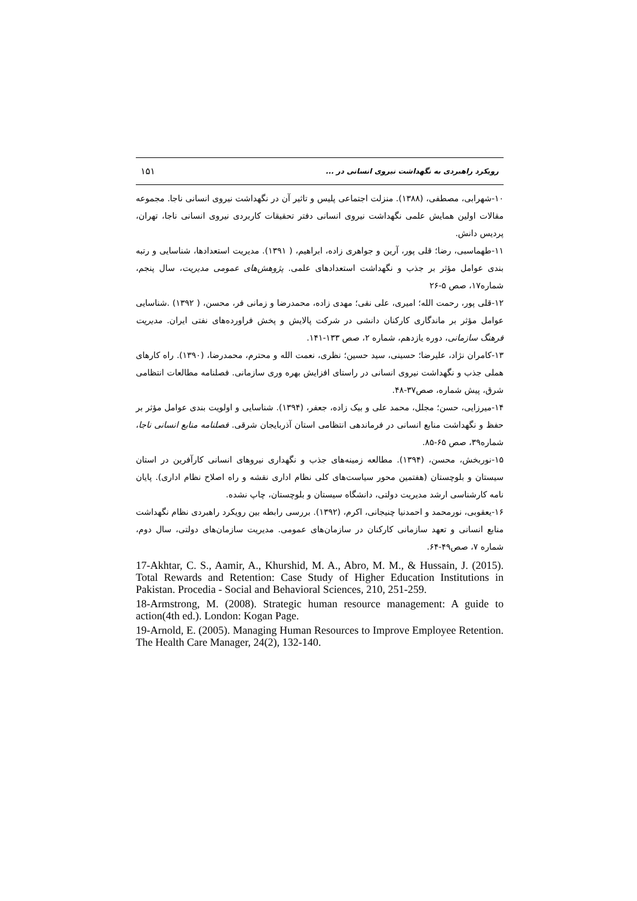۱۵۱ رویکرد راهبردی به نگهداشت نیروی انسانی در ...
۱۰-شهرابی، مصطفی، (۱۳۸۸). منزلت اجتماعی پلیس و تاثیر آن در نگهداشت نیروی انسانی ناجا. مجموعه مقالات اولین همایش علمی نگهداشت نیروی انسانی دفتر تحقیقات کاربردی نیروی انسانی ناجا، تهران، پردیس دانش.
۱۱-طهماسبی، رضا؛ قلی پور، آرین و جواهری زاده، ابراهیم، ( ۱۳۹۱). مدیریت استعدادها، شناسایی و رتبه بندی عوامل مؤثر بر جذب و نگهداشت استعدادهای علمی. پژوهش‌های عمومی مدیریت، سال پنجم، شماره۱۷، صص ۵-۲۶
۱۲-قلی پور، رحمت الله؛ امیری، علی نقی؛ مهدی زاده، محمدرضا و زمانی فر، محسن، ( ۱۳۹۲) .شناسایی عوامل مؤثر بر ماندگاری کارکنان دانشی در شرکت پالایش و پخش فراورده‌های نفتی ایران. مدیریت فرهنگ سازمانی، دوره یازدهم، شماره ۲، صص ۱۳۳-۱۴۱.
۱۳-کامران نژاد، علیرضا؛ حسینی، سید حسین؛ نظری، نعمت الله و محترم، محمدرضا، (۱۳۹۰). راه کارهای هملی جذب و نگهداشت نیروی انسانی در راستای افزایش بهره وری سازمانی. فصلنامه مطالعات انتظامی شرق، پیش شماره، صص۳۷-۴۸.
۱۴-میرزایی، حسن؛ مجلل، محمد علی و بیک زاده، جعفر، (۱۳۹۴). شناسایی و اولویت بندی عوامل مؤثر بر حفظ و نگهداشت منابع انسانی در فرماندهی انتظامی استان آذربایجان شرقی. فصلنامه منابع انسانی ناجا، شماره۳۹، صص ۶۵-۸۵.
۱۵-نوربخش، محسن، (۱۳۹۴). مطالعه زمینه‌های جذب و نگهداری نیروهای انسانی کارآفرین در استان سیستان و بلوچستان (هفتمین محور سیاست‌های کلی نظام اداری نقشه و راه اصلاح نظام اداری). پایان نامه کارشناسی ارشد مدیریت دولتی، دانشگاه سیستان و بلوچستان، چاپ نشده.
۱۶-یعقوبی، نورمحمد و احمدنیا چنیجانی، اکرم، (۱۳۹۲). بررسی رابطه بین رویکرد راهبردی نظام نگهداشت منابع انسانی و تعهد سازمانی کارکنان در سازمان‌های عمومی. مدیریت سازمان‌های دولتی، سال دوم، شماره ۷، صص۴۹-۶۴.
17-Akhtar, C. S., Aamir, A., Khurshid, M. A., Abro, M. M., & Hussain, J. (2015). Total Rewards and Retention: Case Study of Higher Education Institutions in Pakistan. Procedia - Social and Behavioral Sciences, 210, 251-259.
18-Armstrong, M. (2008). Strategic human resource management: A guide to action(4th ed.). London: Kogan Page.
19-Arnold, E. (2005). Managing Human Resources to Improve Employee Retention. The Health Care Manager, 24(2), 132-140.